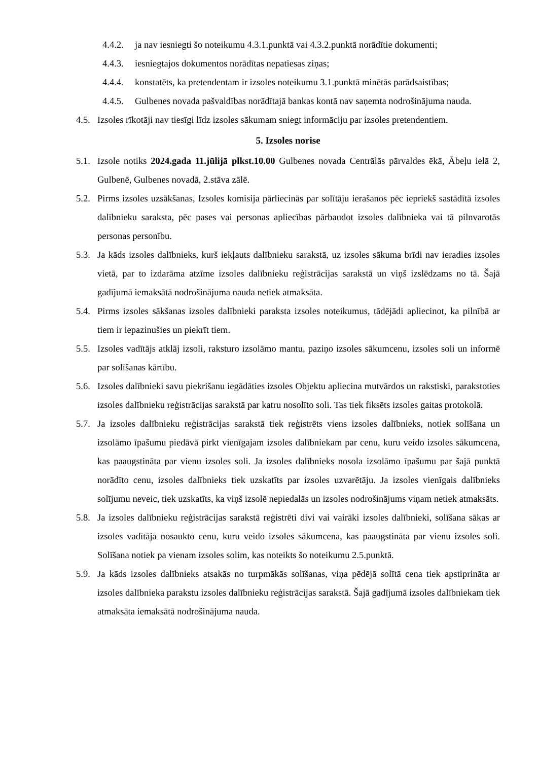4.4.2. ja nav iesniegti šo noteikumu 4.3.1.punktā vai 4.3.2.punktā norādītie dokumenti;
4.4.3. iesniegtajos dokumentos norādītas nepatiesas ziņas;
4.4.4. konstatēts, ka pretendentam ir izsoles noteikumu 3.1.punktā minētās parādsaistības;
4.4.5. Gulbenes novada pašvaldības norādītajā bankas kontā nav saņemta nodrošinājuma nauda.
4.5. Izsoles rīkotāji nav tiesīgi līdz izsoles sākumam sniegt informāciju par izsoles pretendentiem.
5. Izsoles norise
5.1. Izsole notiks 2024.gada 11.jūlijā plkst.10.00 Gulbenes novada Centrālās pārvaldes ēkā, Ābeļu ielā 2, Gulbenē, Gulbenes novadā, 2.stāva zālē.
5.2. Pirms izsoles uzsākšanas, Izsoles komisija pārliecinās par solītāju ierašanos pēc iepriekš sastādītā izsoles dalībnieku saraksta, pēc pases vai personas apliecības pārbaudot izsoles dalībnieka vai tā pilnvarotās personas personību.
5.3. Ja kāds izsoles dalībnieks, kurš iekļauts dalībnieku sarakstā, uz izsoles sākuma brīdi nav ieradies izsoles vietā, par to izdarāma atzīme izsoles dalībnieku reģistrācijas sarakstā un viņš izslēdzams no tā. Šajā gadījumā iemaksātā nodrošinājuma nauda netiek atmaksāta.
5.4. Pirms izsoles sākšanas izsoles dalībnieki paraksta izsoles noteikumus, tādējādi apliecinot, ka pilnībā ar tiem ir iepazinušies un piekrīt tiem.
5.5. Izsoles vadītājs atklāj izsoli, raksturo izsolāmo mantu, paziņo izsoles sākumcenu, izsoles soli un informē par solīšanas kārtību.
5.6. Izsoles dalībnieki savu piekrišanu iegādāties izsoles Objektu apliecina mutvārdos un rakstiski, parakstoties izsoles dalībnieku reģistrācijas sarakstā par katru nosolīto soli. Tas tiek fiksēts izsoles gaitas protokolā.
5.7. Ja izsoles dalībnieku reģistrācijas sarakstā tiek reģistrēts viens izsoles dalībnieks, notiek solīšana un izsolāmo īpašumu piedāvā pirkt vienīgajam izsoles dalībniekam par cenu, kuru veido izsoles sākumcena, kas paaugstināta par vienu izsoles soli. Ja izsoles dalībnieks nosola izsolāmo īpašumu par šajā punktā norādīto cenu, izsoles dalībnieks tiek uzskatīts par izsoles uzvarētāju. Ja izsoles vienīgais dalībnieks solījumu neveic, tiek uzskatīts, ka viņš izsolē nepiedalās un izsoles nodrošinājums viņam netiek atmaksāts.
5.8. Ja izsoles dalībnieku reģistrācijas sarakstā reģistrēti divi vai vairāki izsoles dalībnieki, solīšana sākas ar izsoles vadītāja nosaukto cenu, kuru veido izsoles sākumcena, kas paaugstināta par vienu izsoles soli. Solīšana notiek pa vienam izsoles solim, kas noteikts šo noteikumu 2.5.punktā.
5.9. Ja kāds izsoles dalībnieks atsakās no turpmākās solīšanas, viņa pēdējā solītā cena tiek apstiprināta ar izsoles dalībnieka parakstu izsoles dalībnieku reģistrācijas sarakstā. Šajā gadījumā izsoles dalībniekam tiek atmaksāta iemaksātā nodrošinājuma nauda.